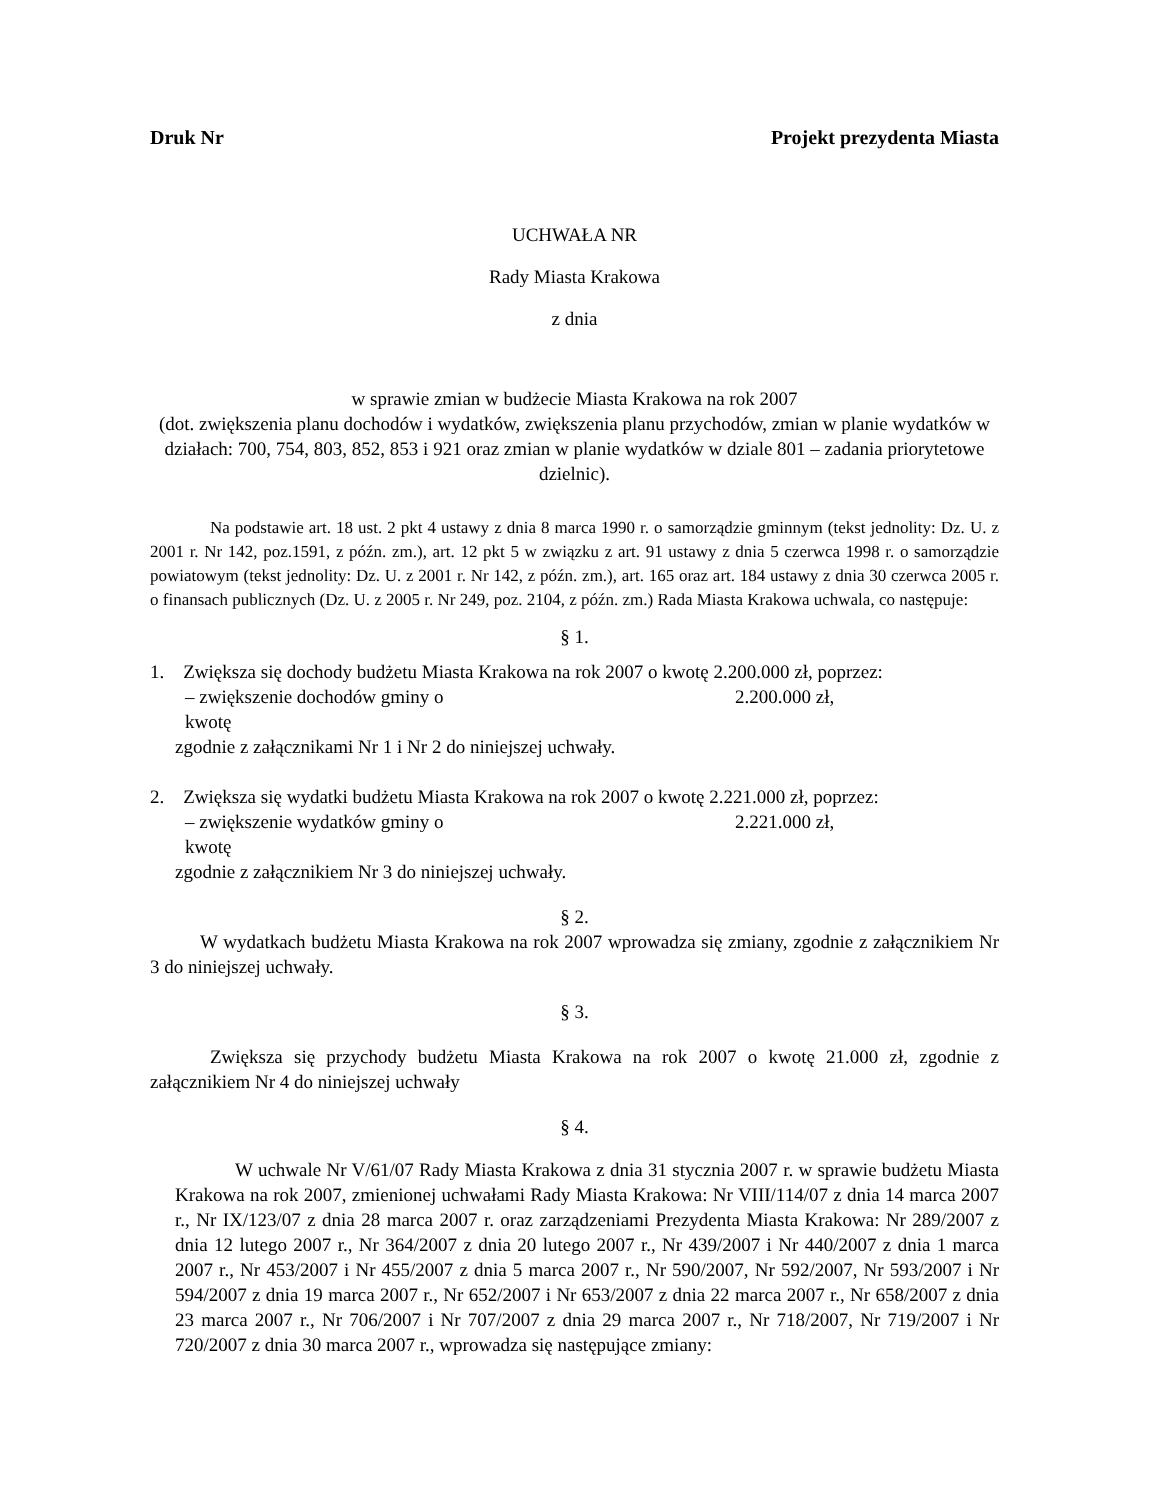Druk Nr Projekt prezydenta Miasta
UCHWAŁA NR
Rady Miasta Krakowa
z dnia
w sprawie zmian w budżecie Miasta Krakowa na rok 2007
(dot. zwiększenia planu dochodów i wydatków, zwiększenia planu przychodów, zmian w planie wydatków w działach: 700, 754, 803, 852, 853 i 921 oraz zmian w planie wydatków w dziale 801 – zadania priorytetowe dzielnic).
Na podstawie art. 18 ust. 2 pkt 4 ustawy z dnia 8 marca 1990 r. o samorządzie gminnym (tekst jednolity: Dz. U. z 2001 r. Nr 142, poz.1591, z późn. zm.), art. 12 pkt 5 w związku z art. 91 ustawy z dnia 5 czerwca 1998 r. o samorządzie powiatowym (tekst jednolity: Dz. U. z 2001 r. Nr 142, z późn. zm.), art. 165 oraz art. 184 ustawy z dnia 30 czerwca 2005 r. o finansach publicznych (Dz. U. z 2005 r. Nr 249, poz. 2104, z późn. zm.) Rada Miasta Krakowa uchwala, co następuje:
§ 1.
1. Zwiększa się dochody budżetu Miasta Krakowa na rok 2007 o kwotę 2.200.000 zł, poprzez:
– zwiększenie dochodów gminy o kwotę 2.200.000 zł,
zgodnie z załącznikami Nr 1 i Nr 2 do niniejszej uchwały.
2. Zwiększa się wydatki budżetu Miasta Krakowa na rok 2007 o kwotę 2.221.000 zł, poprzez:
– zwiększenie wydatków gminy o kwotę 2.221.000 zł,
zgodnie z załącznikiem Nr 3 do niniejszej uchwały.
§ 2.
W wydatkach budżetu Miasta Krakowa na rok 2007 wprowadza się zmiany, zgodnie z załącznikiem Nr 3 do niniejszej uchwały.
§ 3.
Zwiększa się przychody budżetu Miasta Krakowa na rok 2007 o kwotę 21.000 zł, zgodnie z załącznikiem Nr 4 do niniejszej uchwały
§ 4.
W uchwale Nr V/61/07 Rady Miasta Krakowa z dnia 31 stycznia 2007 r. w sprawie budżetu Miasta Krakowa na rok 2007, zmienionej uchwałami Rady Miasta Krakowa: Nr VIII/114/07 z dnia 14 marca 2007 r., Nr IX/123/07 z dnia 28 marca 2007 r. oraz zarządzeniami Prezydenta Miasta Krakowa: Nr 289/2007 z dnia 12 lutego 2007 r., Nr 364/2007 z dnia 20 lutego 2007 r., Nr 439/2007 i Nr 440/2007 z dnia 1 marca 2007 r., Nr 453/2007 i Nr 455/2007 z dnia 5 marca 2007 r., Nr 590/2007, Nr 592/2007, Nr 593/2007 i Nr 594/2007 z dnia 19 marca 2007 r., Nr 652/2007 i Nr 653/2007 z dnia 22 marca 2007 r., Nr 658/2007 z dnia 23 marca 2007 r., Nr 706/2007 i Nr 707/2007 z dnia 29 marca 2007 r., Nr 718/2007, Nr 719/2007 i Nr 720/2007 z dnia 30 marca 2007 r., wprowadza się następujące zmiany: